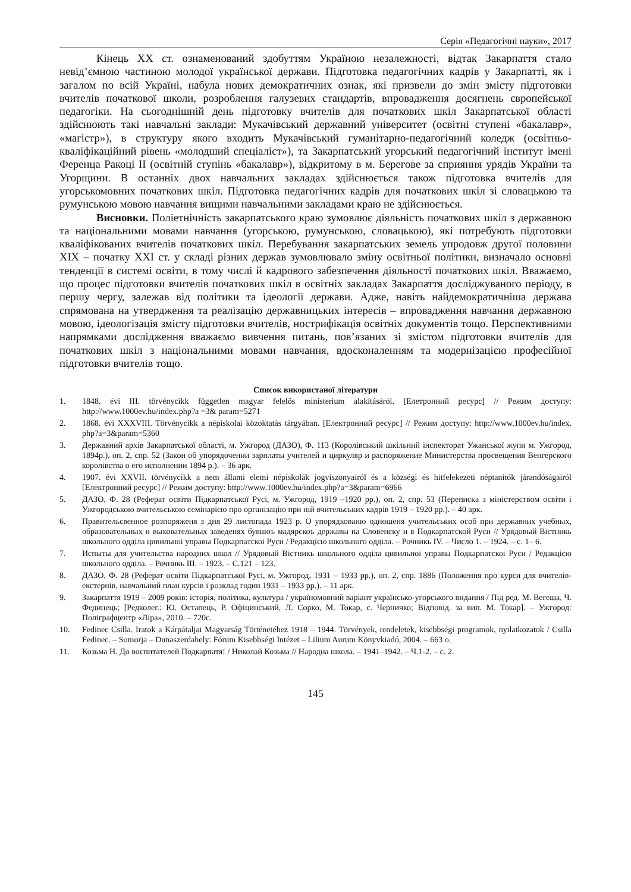Серія «Педагогічні науки», 2017
Кінець ХХ ст. ознаменований здобуттям Україною незалежності, відтак Закарпаття стало невід’ємною частиною молодої української держави. Підготовка педагогічних кадрів у Закарпатті, як і загалом по всій Україні, набула нових демократичних ознак, які призвели до змін змісту підготовки вчителів початкової школи, розроблення галузевих стандартів, впровадження досягнень європейської педагогіки. На сьогоднішній день підготовку вчителів для початкових шкіл Закарпатської області здійснюють такі навчальні заклади: Мукачівський державний університет (освітні ступені «бакалавр», «магістр»), в структуру якого входить Мукачівський гуманітарно-педагогічний коледж (освітньо-кваліфікаційний рівень «молодший спеціаліст»), та Закарпатський угорський педагогічний інститут імені Ференца Ракоці ІІ (освітній ступінь «бакалавр»), відкритому в м. Берегове за сприяння урядів України та Угорщини. В останніх двох навчальних закладах здійснюється також підготовка вчителів для угорськомовних початкових шкіл. Підготовка педагогічних кадрів для початкових шкіл зі словацькою та румунською мовою навчання вищими навчальними закладами краю не здійснюється.
Висновки. Поліетнічність закарпатського краю зумовлює діяльність початкових шкіл з державною та національними мовами навчання (угорською, румунською, словацькою), які потребують підготовки кваліфікованих вчителів початкових шкіл. Перебування закарпатських земель упродовж другої половини ХІХ – початку ХХІ ст. у складі різних держав зумовлювало зміну освітньої політики, визначало основні тенденції в системі освіти, в тому числі й кадрового забезпечення діяльності початкових шкіл. Вважаємо, що процес підготовки вчителів початкових шкіл в освітніх закладах Закарпаття досліджуваного періоду, в першу чергу, залежав від політики та ідеології держави. Адже, навіть найдемократичніша держава спрямована на утвердження та реалізацію державницьких інтересів – впровадження навчання державною мовою, ідеологізація змісту підготовки вчителів, нострифікація освітніх документів тощо. Перспективними напрямками дослідження вважаємо вивчення питань, пов’язаних зі змістом підготовки вчителів для початкових шкіл з національними мовами навчання, вдосконаленням та модернізацією професійної підготовки вчителів тощо.
Список використаної літератури
1. 1848. évi III. törvénycikk független magyar felelős ministerium alakításáról. [Елетронний ресурс] // Режим доступу: http://www.1000ev.hu/index.php?a =3& param=5271
2. 1868. évi XXXVIII. Törvénycikk a népiskolai közoktatás tárgyában. [Електронний ресурс] // Режим доступу: http://www.1000ev.hu/index. php?a=3&param=5360
3. Державний архів Закарпатської області, м. Ужгород (ДАЗО), Ф. 113 (Королівський шкільний інспекторат Ужанської жупи м. Ужгород, 1894р.), оп. 2, спр. 52 (Закон об упорядочении зарплаты учителей и циркуляр и распоряжение Министерства просвещения Венгерского королівства о его исполнении 1894 р.). – 36 арк.
4. 1907. évi XXVII. törvénycikk a nem állami elemi népiskolák jogviszonyairól és a községi és hitfelekezeti néptanitók járandóságairól [Електронний ресурс] // Режим доступу: http://www.1000ev.hu/index.php?a=3&param=6966
5. ДАЗО, Ф. 28 (Реферат освіти Підкарпатської Русі, м. Ужгород, 1919 –1920 рр.), оп. 2, спр. 53 (Переписка з міністерством освіти і Ужгородською вчительською семінарією про організацію при ній вчительських кадрів 1919 – 1920 рр.). – 40 арк.
6. Правительсвенное розпоряженя з дня 29 листопада 1923 р. О упорядкованю одношеня учительських особ при державних учебных, образовательных и выховательных заведенях бувшоъ мадярскоъ державы на Словенску и в Подкарпатской Руси // Урядовый Вістникь школьного одділа цивильноі управы Подкарпатскоі Руси / Редакцією школьного одділа. – Рочникь IV. – Число 1. – 1924. – с. 1– 6.
7. Испыты для учительства народних школ // Урядовый Вістникь школьного одділа цивильноі управы Подкарпатскоі Руси / Редакцією школьного одділа. – Рочникь III. – 1923. – С.121 – 123.
8. ДАЗО, Ф. 28 (Реферат освіти Підкарпатської Русі, м. Ужгород, 1931 – 1933 рр.), оп. 2, спр. 1886 (Положення про курси для вчителів-екстернів, навчальний план курсів і розклад годин 1931 – 1933 рр.). – 11 арк.
9. Закарпаття 1919 – 2009 років: історія, політика, культура / україномовний варіант українсько-угорського видання / Під ред. М. Вегеша, Ч. Фединець; [Редколег.: Ю. Остапець, Р. Офіцинський, Л. Сорко, М. Токар, с. Черничко; Відповід. за вип. М. Токар]. – Ужгород: Поліграфцентр «Ліра», 2010. – 720с.
10. Fedinec Csilla. Iratok a Kárpátaljai Magyarság Történetéhez 1918 – 1944. Törvények, rendeletek, kisebbségi programok, nyilatkozatok / Csilla Fedinec. – Somorja – Dunaszerdahely: Fórum Kisebbségi Intézet – Lilium Aurum Könyvkiadó, 2004. – 663 о.
11. Козьма Н. До воспитателей Подкарпатя! / Николай Козьма // Народна школа. – 1941–1942. – Ч.1-2. – с. 2.
145